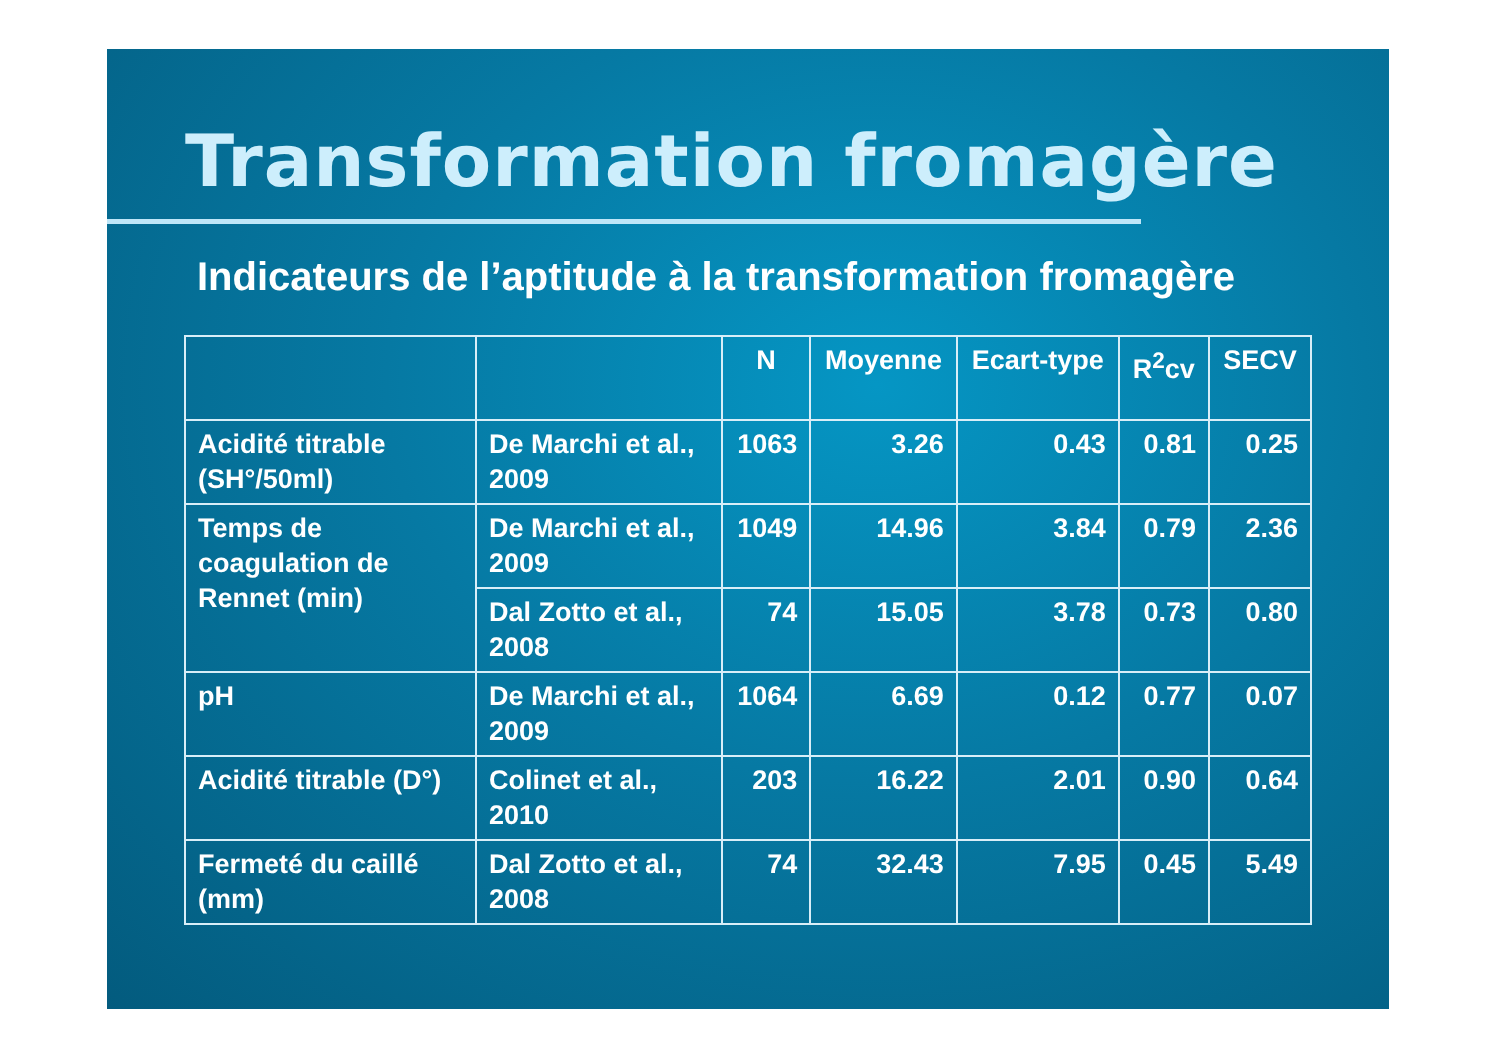Transformation fromagère
Indicateurs de l’aptitude à la transformation fromagère
| | | N | Moyenne | Ecart-type | R<sup>2</sup>cv | SECV |
| --- | --- | --- | --- | --- | --- | --- |
| Acidité titrable (SH°/50ml) | De Marchi et al., 2009 | 1063 | 3.26 | 0.43 | 0.81 | 0.25 |
| Temps de coagulation de Rennet (min) | De Marchi et al., 2009 | 1049 | 14.96 | 3.84 | 0.79 | 2.36 |
| | Dal Zotto et al., 2008 | 74 | 15.05 | 3.78 | 0.73 | 0.80 |
| pH | De Marchi et al., 2009 | 1064 | 6.69 | 0.12 | 0.77 | 0.07 |
| Acidité titrable (D°) | Colinet et al., 2010 | 203 | 16.22 | 2.01 | 0.90 | 0.64 |
| Fermeté du caillé (mm) | Dal Zotto et al., 2008 | 74 | 32.43 | 7.95 | 0.45 | 5.49 |